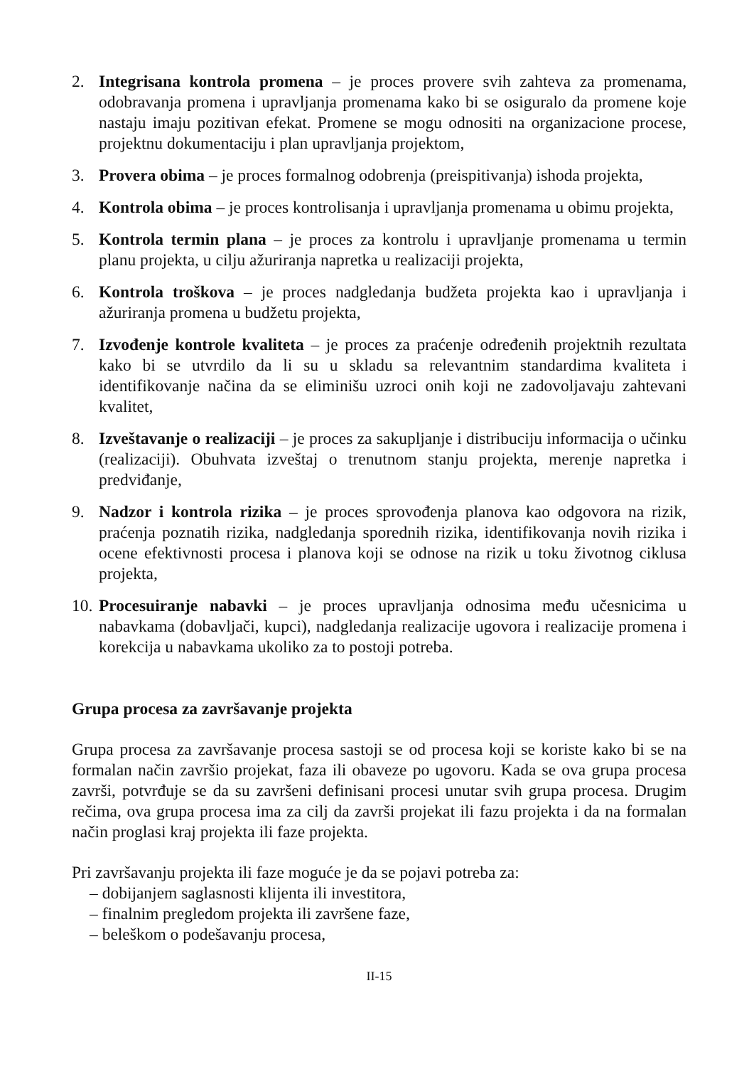2. Integrisana kontrola promena – je proces provere svih zahteva za promenama, odobravanja promena i upravljanja promenama kako bi se osiguralo da promene koje nastaju imaju pozitivan efekat. Promene se mogu odnositi na organizacione procese, projektnu dokumentaciju i plan upravljanja projektom,
3. Provera obima – je proces formalnog odobrenja (preispitivanja) ishoda projekta,
4. Kontrola obima – je proces kontrolisanja i upravljanja promenama u obimu projekta,
5. Kontrola termin plana – je proces za kontrolu i upravljanje promenama u termin planu projekta, u cilju ažuriranja napretka u realizaciji projekta,
6. Kontrola troškova – je proces nadgledanja budžeta projekta kao i upravljanja i ažuriranja promena u budžetu projekta,
7. Izvođenje kontrole kvaliteta – je proces za praćenje određenih projektnih rezultata kako bi se utvrdilo da li su u skladu sa relevantnim standardima kvaliteta i identifikovanje načina da se eliminišu uzroci onih koji ne zadovoljavaju zahtevani kvalitet,
8. Izveštavanje o realizaciji – je proces za sakupljanje i distribuciju informacija o učinku (realizaciji). Obuhvata izveštaj o trenutnom stanju projekta, merenje napretka i predviđanje,
9. Nadzor i kontrola rizika – je proces sprovođenja planova kao odgovora na rizik, praćenja poznatih rizika, nadgledanja sporednih rizika, identifikovanja novih rizika i ocene efektivnosti procesa i planova koji se odnose na rizik u toku životnog ciklusa projekta,
10. Procesuiranje nabavki – je proces upravljanja odnosima među učesnicima u nabavkama (dobavljači, kupci), nadgledanja realizacije ugovora i realizacije promena i korekcija u nabavkama ukoliko za to postoji potreba.
Grupa procesa za završavanje projekta
Grupa procesa za završavanje procesa sastoji se od procesa koji se koriste kako bi se na formalan način završio projekat, faza ili obaveze po ugovoru. Kada se ova grupa procesa završi, potvrđuje se da su završeni definisani procesi unutar svih grupa procesa. Drugim rečima, ova grupa procesa ima za cilj da završi projekat ili fazu projekta i da na formalan način proglasi kraj projekta ili faze projekta.
Pri završavanju projekta ili faze moguće je da se pojavi potreba za:
– dobijanjem saglasnosti klijenta ili investitora,
– finalnim pregledom projekta ili završene faze,
– beleškom o podešavanju procesa,
II-15